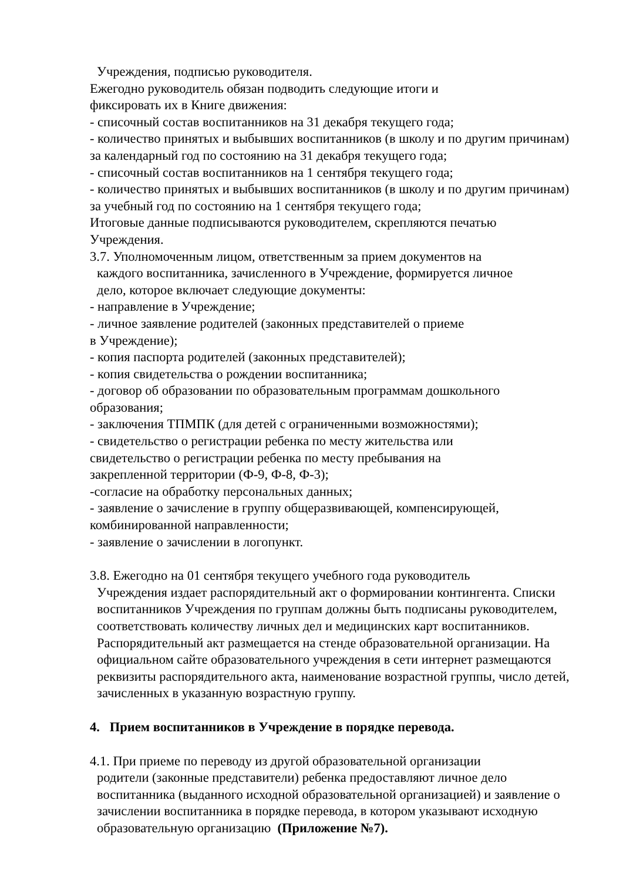Учреждения, подписью руководителя.
Ежегодно руководитель обязан подводить следующие итоги и
фиксировать их в Книге движения:
- списочный состав воспитанников на 31 декабря текущего года;
- количество принятых и выбывших воспитанников (в школу и по другим причинам) за календарный год по состоянию на 31 декабря текущего года;
- списочный состав воспитанников на 1 сентября текущего года;
- количество принятых и выбывших воспитанников (в школу и по другим причинам) за учебный год по состоянию на 1 сентября текущего года;
Итоговые данные подписываются руководителем, скрепляются печатью Учреждения.
3.7. Уполномоченным лицом, ответственным за прием документов на
каждого воспитанника, зачисленного в Учреждение, формируется личное
дело, которое включает следующие документы:
- направление в Учреждение;
- личное заявление родителей (законных представителей о приеме
в Учреждение);
- копия паспорта родителей (законных представителей);
- копия свидетельства о рождении воспитанника;
- договор об образовании по образовательным программам дошкольного образования;
- заключения ТПМПК (для детей с ограниченными возможностями);
- свидетельство о регистрации ребенка по месту жительства или
свидетельство о регистрации ребенка по месту пребывания на
закрепленной территории (Ф-9, Ф-8, Ф-3);
-согласие на обработку персональных данных;
- заявление о зачисление в группу общеразвивающей, компенсирующей, комбинированной направленности;
- заявление о зачислении в логопункт.
3.8. Ежегодно на 01 сентября текущего учебного года руководитель
Учреждения издает распорядительный акт о формировании контингента. Списки воспитанников Учреждения по группам должны быть подписаны руководителем, соответствовать количеству личных дел и медицинских карт воспитанников. Распорядительный акт размещается на стенде образовательной организации. На официальном сайте образовательного учреждения в сети интернет размещаются реквизиты распорядительного акта, наименование возрастной группы, число детей, зачисленных в указанную возрастную группу.
4. Прием воспитанников в Учреждение в порядке перевода.
4.1. При приеме по переводу из другой образовательной организации
родители (законные представители) ребенка предоставляют личное дело воспитанника (выданного исходной образовательной организацией) и заявление о зачислении воспитанника в порядке перевода, в котором указывают исходную образовательную организацию (Приложение №7).